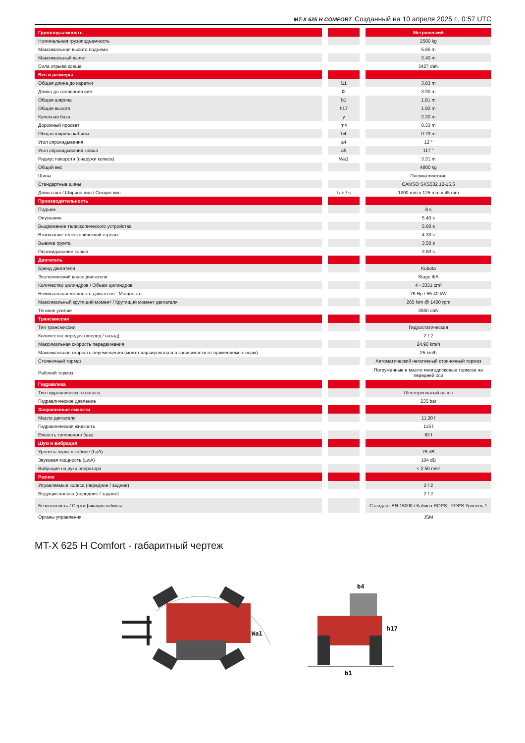MT-X 625 H COMFORT Созданный на 10 апреля 2025 г., 0:57 UTC
| Грузоподъемность | | | | Метрический |
| Номинальная грузоподъемность | | | | 2500 kg |
| Максимальная высота подъема | | | | 5.85 m |
| Максимальный вылет | | | | 3.40 m |
| Сила отрыва ковша | | | | 3427 daN |
| Вес и размеры | | | | |
| Общая длина до каретки | | l11 | | 3.83 m |
| Длина до основания вил | | l2 | | 3.90 m |
| Общая ширина | | b1 | | 1.81 m |
| Общая высота | | h17 | | 1.92 m |
| Колесная база | | y | | 2.30 m |
| Дорожный просвет | | m4 | | 0.33 m |
| Общая ширина кабины | | b4 | | 0.79 m |
| Угол опрокидывания | | a4 | | 12 ° |
| Угол опрокидывания ковша | | a5 | | 117 ° |
| Радиус поворота (снаружи колеса) | | Wa1 | | 3.31 m |
| Общий вес | | | | 4800 kg |
| Шины | | | | Пневматические |
| Стандартные шины | | | | CAMSO SKS532 12-16.5 |
| Длина вил / Ширина вил / Секция вил | | l / e / s | | 1200 mm x 125 mm x 45 mm |
| Производительность | | | | |
| Подъем | | | | 8 s |
| Опускание | | | | 5.40 s |
| Выдвижение телескопического устройства | | | | 5.60 s |
| Втягивание телескопической стрелы | | | | 4.30 s |
| Выемка грунта | | | | 3.50 s |
| Опрокидывание ковша | | | | 3.60 s |
| Двигатель | | | | |
| Бренд двигателя | | | | Kubota |
| Экологический класс двигателя | | | | Stage IIIA |
| Количество цилиндров / Объем цилиндров | | | | 4 - 3331 cm³ |
| Номинальная мощность двигателя - Мощность | | | | 75 Hp / 55.40 kW |
| Максимальный крутящий момент / Крутящий момент двигателя | | | | 265 Nm @ 1400 rpm |
| Тяговое усилие | | | | 3550 daN |
| Трансмиссия | | | | |
| Тип трансмиссии | | | | Гидростатическая |
| Количество передач (вперед / назад) | | | | 2 / 2 |
| Максимальная скорость передвижения | | | | 24.90 km/h |
| Максимальная скорость перемещения (может варьироваться в зависимости от применяемых норм) | | | | 25 km/h |
| Стояночный тормоз | | | | Автоматический негативный стояночный тормоз |
| Рабочий тормоз | | | | Погруженные в масло многодисковые тормоза на передней оси |
| Гидравлика | | | | |
| Тип гидравлического насоса | | | | Шестеренчатый насос |
| Гидравлическое давление | | | | 235 bar |
| Заправочные емкости | | | | |
| Масло двигателя | | | | 11.20 l |
| Гидравлическая жидкость | | | | 115 l |
| Емкость топливного бака | | | | 63 l |
| Шум и вибрация | | | | |
| Уровень шума в кабине (LpA) | | | | 76 dB |
| Звуковая мощность (LwA) | | | | 104 dB |
| Вибрация на руки оператора | | | | < 2.50 m/s² |
| Разное | | | | |
| Управляемые колеса (передние / задние) | | | | 2 / 2 |
| Ведущие колеса (передние / задние) | | | | 2 / 2 |
| Безопасность / Сертификация кабины | | | | Стандарт EN 15000 / Кабина ROPS - FOPS Уровень 1 |
| Органы управления | | | | JSM |
MT-X 625 H Comfort - габаритный чертеж
Wa1
b4
h17
b1